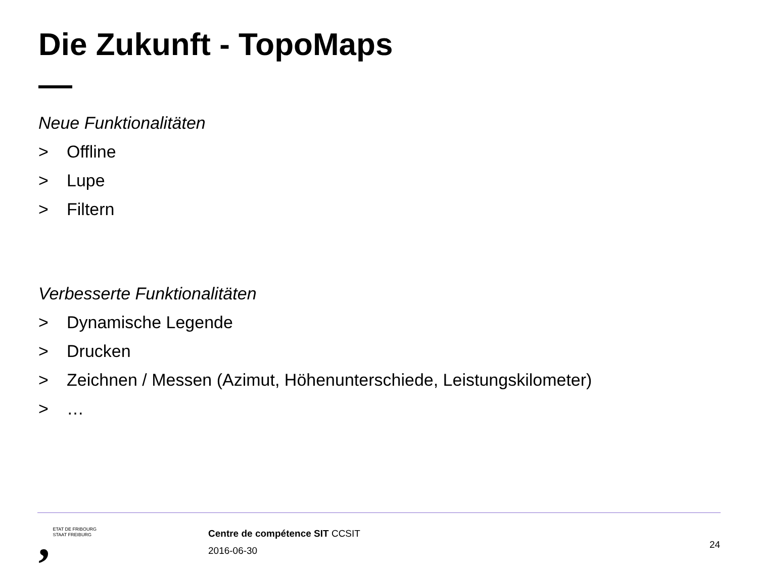Die Zukunft - TopoMaps
Neue Funktionalitäten
> Offline
> Lupe
> Filtern
Verbesserte Funktionalitäten
> Dynamische Legende
> Drucken
> Zeichnen / Messen (Azimut, Höhenunterschiede, Leistungskilometer)
> …
,
ETAT DE FRIBOURG
STAAT FREIBURG
Centre de compétence SIT CCSIT
2016-06-30
24